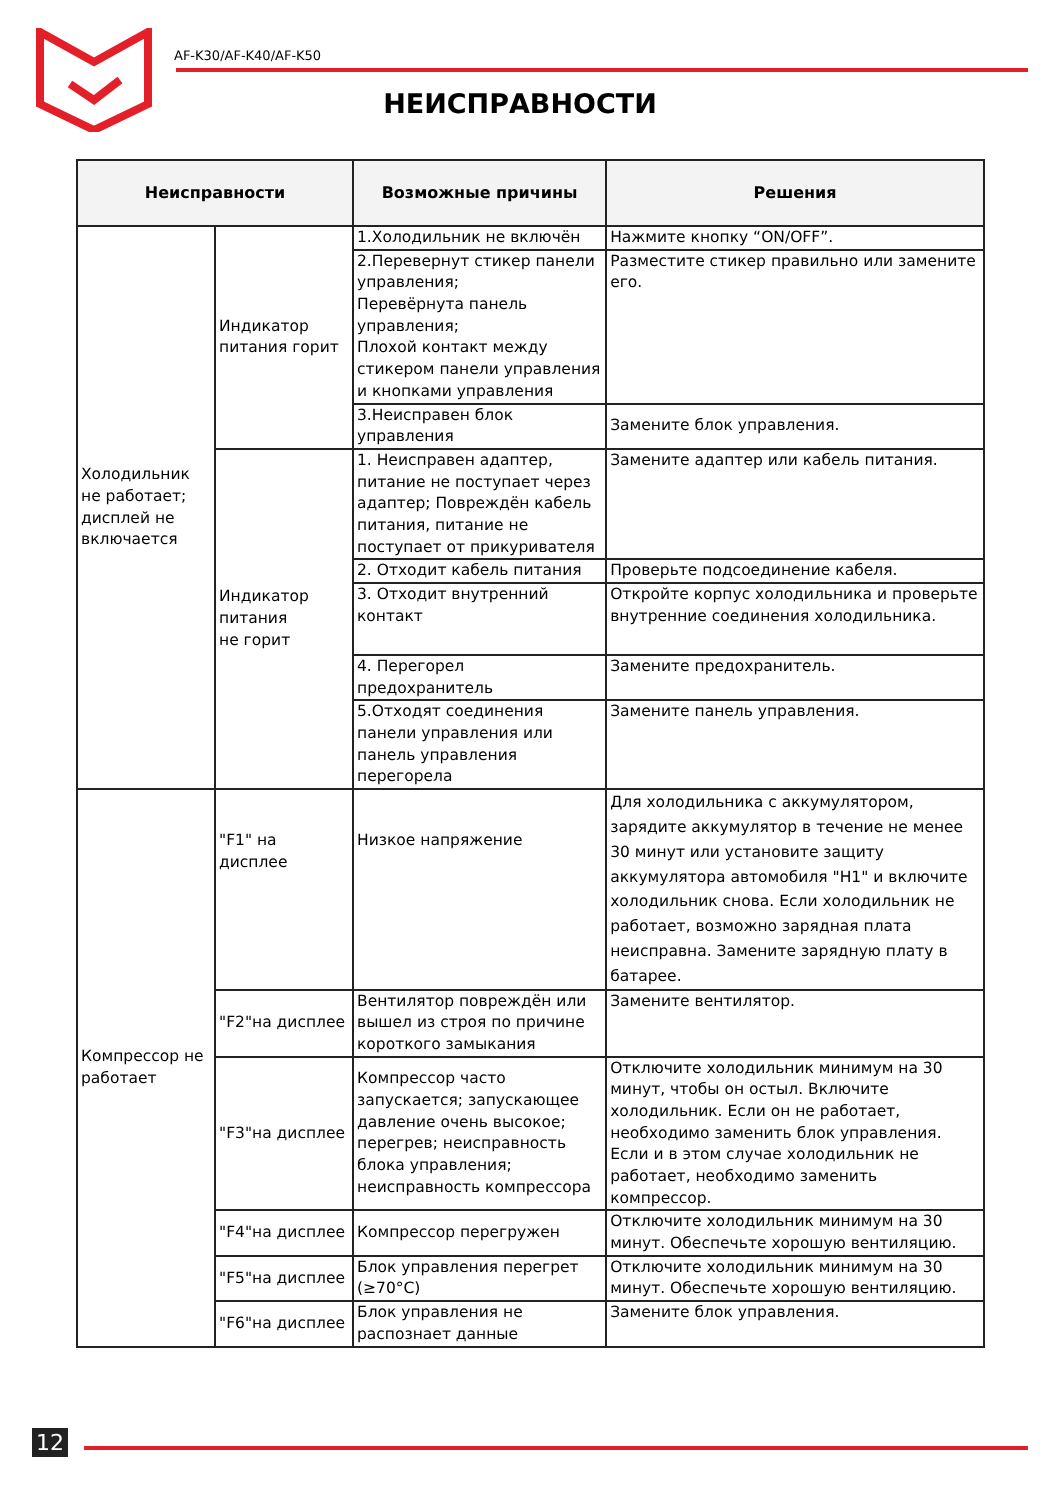AF-K30/AF-K40/AF-K50
НЕИСПРАВНОСТИ
| Неисправности | | Возможные причины | Решения |
| --- | --- | --- | --- |
| Холодильник не работает; дисплей не включается | Индикатор питания горит | 1.Холодильник не включён | Нажмите кнопку “ON/OFF”. |
| | | 2.Перевернут стикер панели управления; Перевёрнута панель управления; Плохой контакт между стикером панели управления и кнопками управления | Разместите стикер правильно или замените его. |
| | | 3.Неисправен блок управления | Замените блок управления. |
| | Индикатор питания не горит | 1. Неисправен адаптер, питание не поступает через адаптер; Повреждён кабель питания, питание не поступает от прикуривателя | Замените адаптер или кабель питания. |
| | | 2. Отходит кабель питания | Проверьте подсоединение кабеля. |
| | | 3. Отходит внутренний контакт | Откройте корпус холодильника и проверьте внутренние соединения холодильника. |
| | | 4. Перегорел предохранитель | Замените предохранитель. |
| | | 5.Отходят соединения панели управления или панель управления перегорела | Замените панель управления. |
| Компрессор не работает | "F1" на дисплее | Низкое напряжение | Для холодильника с аккумулятором, зарядите аккумулятор в течение не менее 30 минут или установите защиту аккумулятора автомобиля "H1" и включите холодильник снова. Если холодильник не работает, возможно зарядная плата неисправна. Замените зарядную плату в батарее. |
| | "F2"на дисплее | Вентилятор повреждён или вышел из строя по причине короткого замыкания | Замените вентилятор. |
| | "F3"на дисплее | Компрессор часто запускается; запускающее давление очень высокое; перегрев; неисправность блока управления; неисправность компрессора | Отключите холодильник минимум на 30 минут, чтобы он остыл. Включите холодильник. Если он не работает, необходимо заменить блок управления. Если и в этом случае холодильник не работает, необходимо заменить компрессор. |
| | "F4"на дисплее | Компрессор перегружен | Отключите холодильник минимум на 30 минут. Обеспечьте хорошую вентиляцию. |
| | "F5"на дисплее | Блок управления перегрет (≥70°C) | Отключите холодильник минимум на 30 минут. Обеспечьте хорошую вентиляцию. |
| | "F6"на дисплее | Блок управления не распознает данные | Замените блок управления. |
12